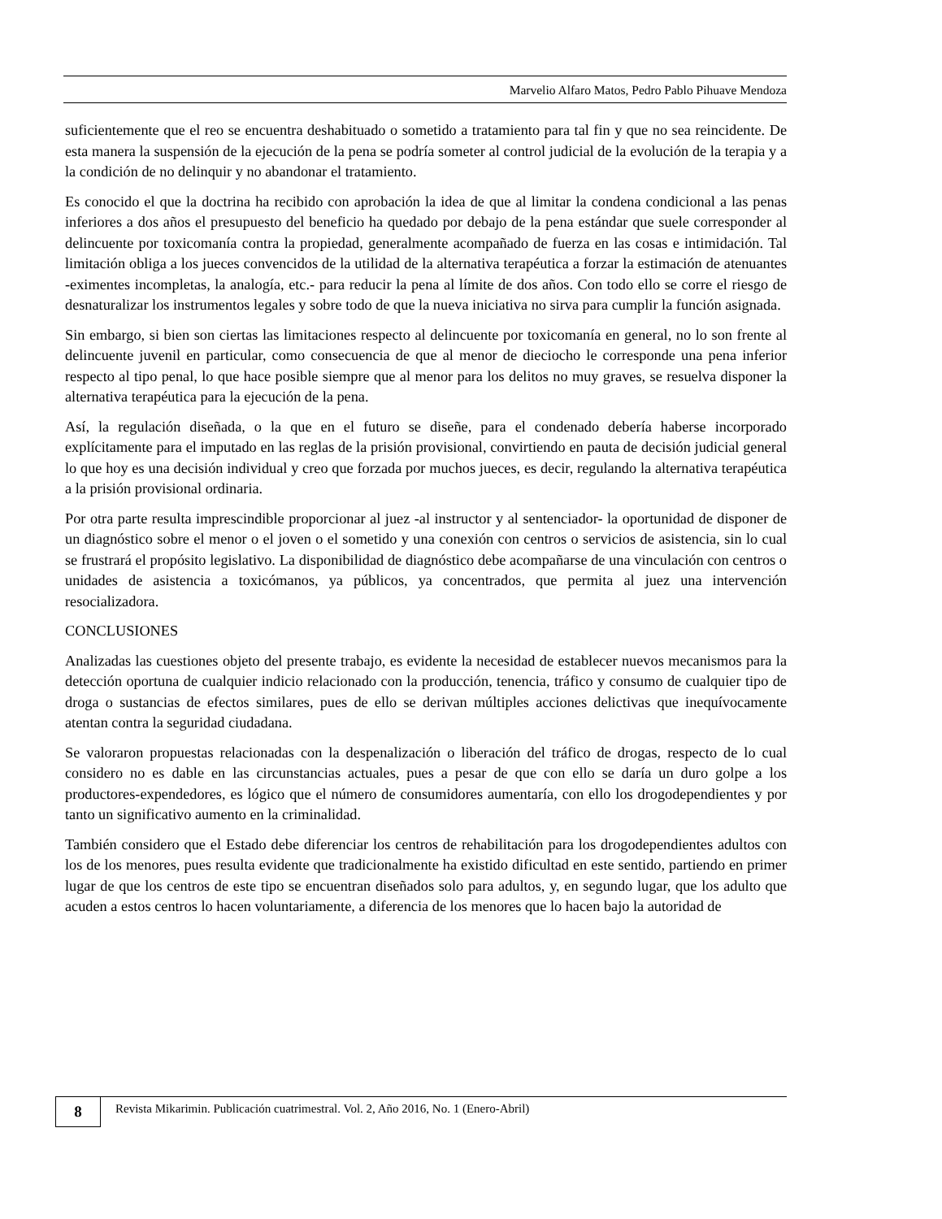Marvelio Alfaro Matos, Pedro Pablo Pihuave Mendoza
suficientemente que el reo se encuentra deshabituado o sometido a tratamiento para tal fin y que no sea reincidente. De esta manera la suspensión de la ejecución de la pena se podría someter al control judicial de la evolución de la terapia y a la condición de no delinquir y no abandonar el tratamiento.
Es conocido el que la doctrina ha recibido con aprobación la idea de que al limitar la condena condicional a las penas inferiores a dos años el presupuesto del beneficio ha quedado por debajo de la pena estándar que suele corresponder al delincuente por toxicomanía contra la propiedad, generalmente acompañado de fuerza en las cosas e intimidación. Tal limitación obliga a los jueces convencidos de la utilidad de la alternativa terapéutica a forzar la estimación de atenuantes -eximentes incompletas, la analogía, etc.- para reducir la pena al límite de dos años. Con todo ello se corre el riesgo de desnaturalizar los instrumentos legales y sobre todo de que la nueva iniciativa no sirva para cumplir la función asignada.
Sin embargo, si bien son ciertas las limitaciones respecto al delincuente por toxicomanía en general, no lo son frente al delincuente juvenil en particular, como consecuencia de que al menor de dieciocho le corresponde una pena inferior respecto al tipo penal, lo que hace posible siempre que al menor para los delitos no muy graves, se resuelva disponer la alternativa terapéutica para la ejecución de la pena.
Así, la regulación diseñada, o la que en el futuro se diseñe, para el condenado debería haberse incorporado explícitamente para el imputado en las reglas de la prisión provisional, convirtiendo en pauta de decisión judicial general lo que hoy es una decisión individual y creo que forzada por muchos jueces, es decir, regulando la alternativa terapéutica a la prisión provisional ordinaria.
Por otra parte resulta imprescindible proporcionar al juez -al instructor y al sentenciador- la oportunidad de disponer de un diagnóstico sobre el menor o el joven o el sometido y una conexión con centros o servicios de asistencia, sin lo cual se frustrará el propósito legislativo. La disponibilidad de diagnóstico debe acompañarse de una vinculación con centros o unidades de asistencia a toxicómanos, ya públicos, ya concentrados, que permita al juez una intervención resocializadora.
CONCLUSIONES
Analizadas las cuestiones objeto del presente trabajo, es evidente la necesidad de establecer nuevos mecanismos para la detección oportuna de cualquier indicio relacionado con la producción, tenencia, tráfico y consumo de cualquier tipo de droga o sustancias de efectos similares, pues de ello se derivan múltiples acciones delictivas que inequívocamente atentan contra la seguridad ciudadana.
Se valoraron propuestas relacionadas con la despenalización o liberación del tráfico de drogas, respecto de lo cual considero no es dable en las circunstancias actuales, pues a pesar de que con ello se daría un duro golpe a los productores-expendedores, es lógico que el número de consumidores aumentaría, con ello los drogodependientes y por tanto un significativo aumento en la criminalidad.
También considero que el Estado debe diferenciar los centros de rehabilitación para los drogodependientes adultos con los de los menores, pues resulta evidente que tradicionalmente ha existido dificultad en este sentido, partiendo en primer lugar de que los centros de este tipo se encuentran diseñados solo para adultos, y, en segundo lugar, que los adulto que acuden a estos centros lo hacen voluntariamente, a diferencia de los menores que lo hacen bajo la autoridad de
8
Revista Mikarimin. Publicación cuatrimestral. Vol. 2, Año 2016, No. 1 (Enero-Abril)